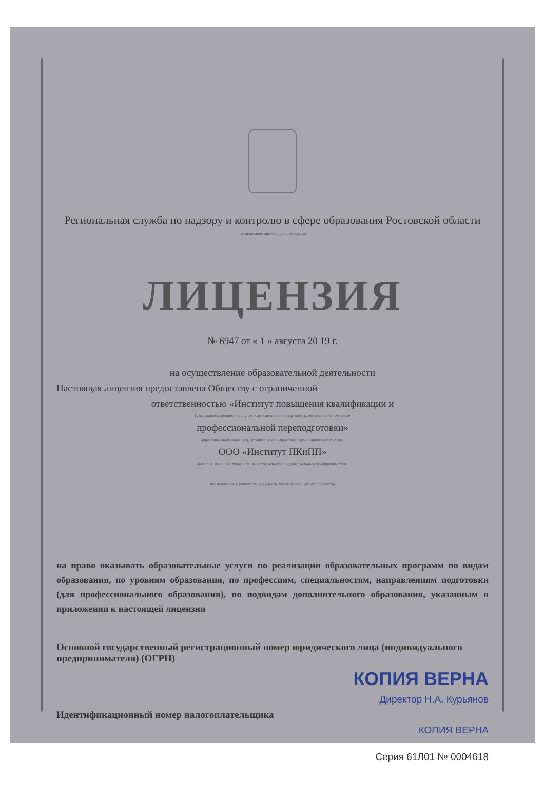Региональная служба по надзору и контролю в сфере образования Ростовской области
наименование лицензирующего органа
ЛИЦЕНЗИЯ
№ 6947 от « 1 » августа 20 19 г.
на осуществление образовательной деятельности
Настоящая лицензия предоставлена Обществу с ограниченной
ответственностью «Институт повышения квалификации и
(указываются полное и (в случае если имеется) сокращенное наименование (в том числе
профессиональной переподготовки»
фирменное наименование), организационно-правовая форма юридического лица,
ООО «Институт ПКиПП»
фамилия, имя и (в случае если имеется) отчество индивидуального предпринимателя,
наименование и реквизиты документа, удостоверяющего его личность)
на право оказывать образовательные услуги по реализации образовательных программ по видам образования, по уровням образования, по профессиям, специальностям, направлениям подготовки (для профессионального образования), по подвидам дополнительного образования, указанным в приложении к настоящей лицензии
Основной государственный регистрационный номер юридического лица (индивидуального предпринимателя) (ОГРН)
КОПИЯ ВЕРНА
Директор Н.А. Курьянов
Идентификационный номер налогоплательщика
КОПИЯ ВЕРНА
Серия 61Л01 № 0004618